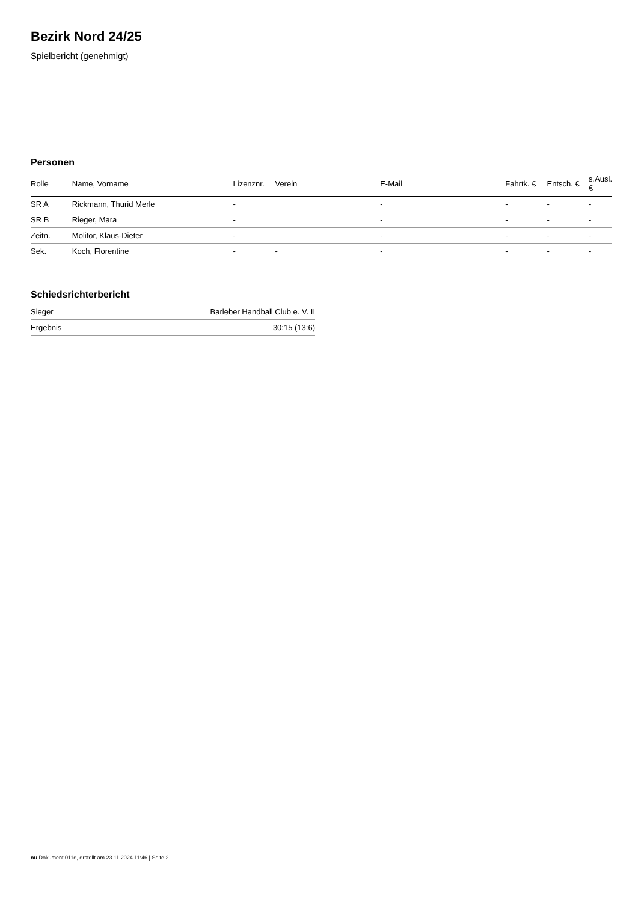Bezirk Nord 24/25
Spielbericht (genehmigt)
Personen
| Rolle | Name, Vorname | Lizenznr. | Verein | E-Mail | Fahrtk. € | Entsch. € | s.Ausl. € |
| --- | --- | --- | --- | --- | --- | --- | --- |
| SR A | Rickmann, Thurid Merle | - | | - | - | - | - |
| SR B | Rieger, Mara | - | | - | - | - | - |
| Zeitn. | Molitor, Klaus-Dieter | - | | - | - | - | - |
| Sek. | Koch, Florentine | - | - | - | - | - | - |
Schiedsrichterbericht
| Sieger | Barleber Handball Club e. V. II |
| Ergebnis | 30:15 (13:6) |
nu.Dokument 011e, erstellt am 23.11.2024 11:46 | Seite 2